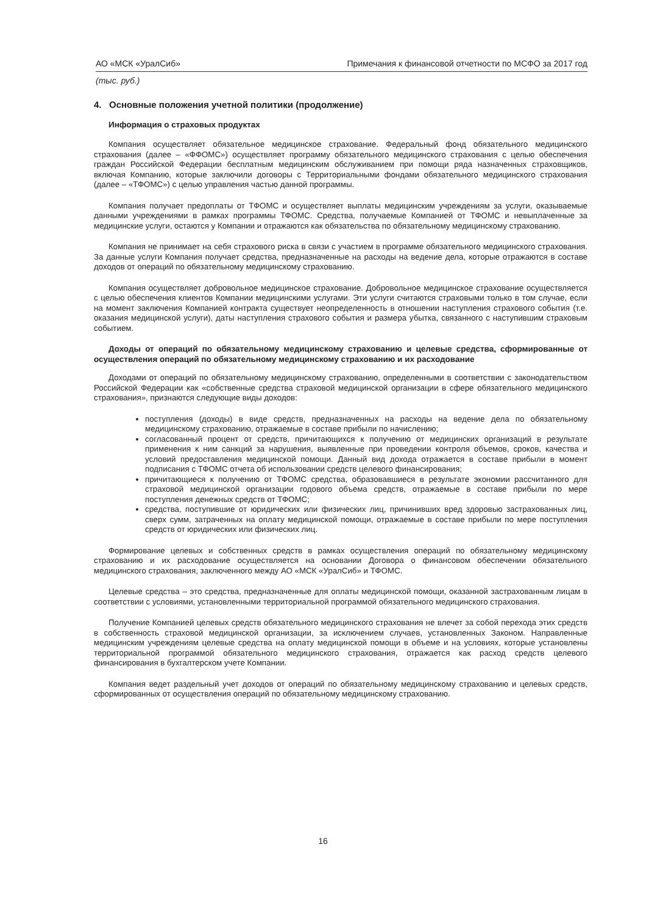АО «МСК «УралСиб» Примечания к финансовой отчетности по МСФО за 2017 год
(тыс. руб.)
4. Основные положения учетной политики (продолжение)
Информация о страховых продуктах
Компания осуществляет обязательное медицинское страхование. Федеральный фонд обязательного медицинского страхования (далее – «ФФОМС») осуществляет программу обязательного медицинского страхования с целью обеспечения граждан Российской Федерации бесплатным медицинским обслуживанием при помощи ряда назначенных страховщиков, включая Компанию, которые заключили договоры с Территориальными фондами обязательного медицинского страхования (далее – «ТФОМС») с целью управления частью данной программы.
Компания получает предоплаты от ТФОМС и осуществляет выплаты медицинским учреждениям за услуги, оказываемые данными учреждениями в рамках программы ТФОМС. Средства, получаемые Компанией от ТФОМС и невыплаченные за медицинские услуги, остаются у Компании и отражаются как обязательства по обязательному медицинскому страхованию.
Компания не принимает на себя страхового риска в связи с участием в программе обязательного медицинского страхования. За данные услуги Компания получает средства, предназначенные на расходы на ведение дела, которые отражаются в составе доходов от операций по обязательному медицинскому страхованию.
Компания осуществляет добровольное медицинское страхование. Добровольное медицинское страхование осуществляется с целью обеспечения клиентов Компании медицинскими услугами. Эти услуги считаются страховыми только в том случае, если на момент заключения Компанией контракта существует неопределенность в отношении наступления страхового события (т.е. оказания медицинской услуги), даты наступления страхового события и размера убытка, связанного с наступившим страховым событием.
Доходы от операций по обязательному медицинскому страхованию и целевые средства, сформированные от осуществления операций по обязательному медицинскому страхованию и их расходование
Доходами от операций по обязательному медицинскому страхованию, определенными в соответствии с законодательством Российской Федерации как «собственные средства страховой медицинской организации в сфере обязательного медицинского страхования», признаются следующие виды доходов:
поступления (доходы) в виде средств, предназначенных на расходы на ведение дела по обязательному медицинскому страхованию, отражаемые в составе прибыли по начислению;
согласованный процент от средств, причитающихся к получению от медицинских организаций в результате применения к ним санкций за нарушения, выявленные при проведении контроля объемов, сроков, качества и условий предоставления медицинской помощи. Данный вид дохода отражается в составе прибыли в момент подписания с ТФОМС отчета об использовании средств целевого финансирования;
причитающиеся к получению от ТФОМС средства, образовавшиеся в результате экономии рассчитанного для страховой медицинской организации годового объема средств, отражаемые в составе прибыли по мере поступления денежных средств от ТФОМС;
средства, поступившие от юридических или физических лиц, причинивших вред здоровью застрахованных лиц, сверх сумм, затраченных на оплату медицинской помощи, отражаемые в составе прибыли по мере поступления средств от юридических или физических лиц.
Формирование целевых и собственных средств в рамках осуществления операций по обязательному медицинскому страхованию и их расходование осуществляется на основании Договора о финансовом обеспечении обязательного медицинского страхования, заключенного между АО «МСК «УралСиб» и ТФОМС.
Целевые средства – это средства, предназначенные для оплаты медицинской помощи, оказанной застрахованным лицам в соответствии с условиями, установленными территориальной программой обязательного медицинского страхования.
Получение Компанией целевых средств обязательного медицинского страхования не влечет за собой перехода этих средств в собственность страховой медицинской организации, за исключением случаев, установленных Законом. Направленные медицинским учреждениям целевые средства на оплату медицинской помощи в объеме и на условиях, которые установлены территориальной программой обязательного медицинского страхования, отражается как расход средств целевого финансирования в бухгалтерском учете Компании.
Компания ведет раздельный учет доходов от операций по обязательному медицинскому страхованию и целевых средств, сформированных от осуществления операций по обязательному медицинскому страхованию.
16